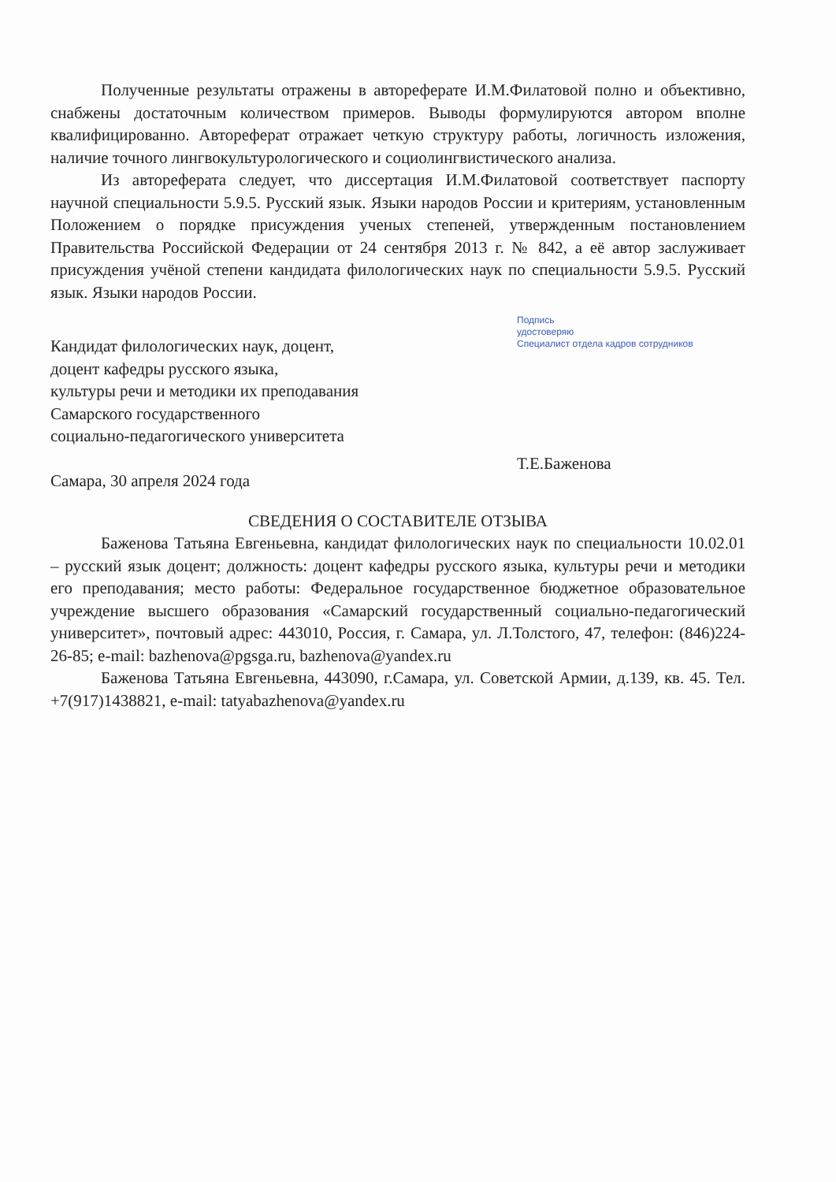Полученные результаты отражены в автореферате И.М.Филатовой полно и объективно, снабжены достаточным количеством примеров. Выводы формулируются автором вполне квалифицированно. Автореферат отражает четкую структуру работы, логичность изложения, наличие точного лингвокультурологического и социолингвистического анализа.
Из автореферата следует, что диссертация И.М.Филатовой соответствует паспорту научной специальности 5.9.5. Русский язык. Языки народов России и критериям, установленным Положением о порядке присуждения ученых степеней, утвержденным постановлением Правительства Российской Федерации от 24 сентября 2013 г. № 842, а её автор заслуживает присуждения учёной степени кандидата филологических наук по специальности 5.9.5. Русский язык. Языки народов России.
Кандидат филологических наук, доцент,
доцент кафедры русского языка,
культуры речи и методики их преподавания
Самарского государственного
социально-педагогического университета
Самара, 30 апреля 2024 года
Подпись
удостоверяю
Специалист отдела кадров сотрудников
Т.Е.Баженова
СВЕДЕНИЯ О СОСТАВИТЕЛЕ ОТЗЫВА
Баженова Татьяна Евгеньевна, кандидат филологических наук по специальности 10.02.01 – русский язык доцент; должность: доцент кафедры русского языка, культуры речи и методики его преподавания; место работы: Федеральное государственное бюджетное образовательное учреждение высшего образования «Самарский государственный социально-педагогический университет», почтовый адрес: 443010, Россия, г. Самара, ул. Л.Толстого, 47, телефон: (846)224-26-85; e-mail: bazhenova@pgsga.ru, bazhenova@yandex.ru
Баженова Татьяна Евгеньевна, 443090, г.Самара, ул. Советской Армии, д.139, кв. 45. Тел. +7(917)1438821, e-mail: tatyabazhenova@yandex.ru